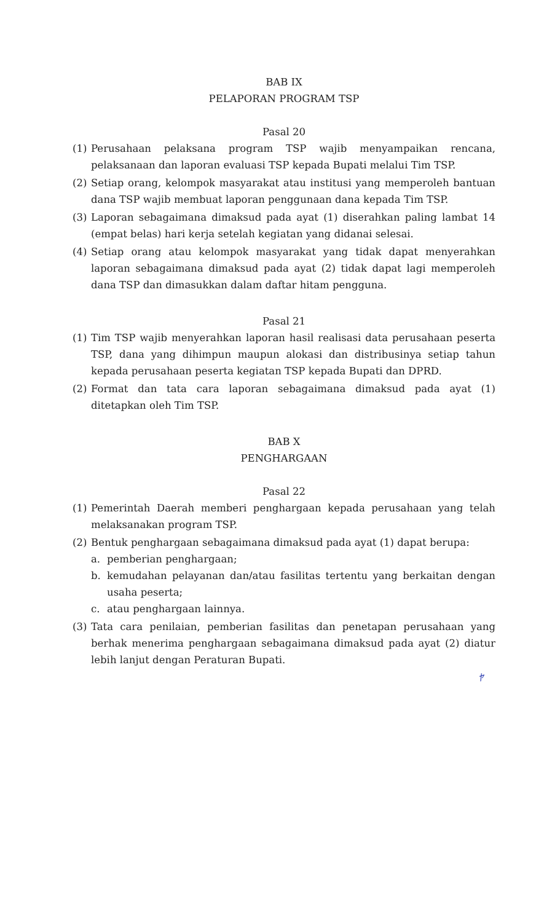BAB IX
PELAPORAN PROGRAM TSP
Pasal 20
(1) Perusahaan pelaksana program TSP wajib menyampaikan rencana, pelaksanaan dan laporan evaluasi TSP kepada Bupati melalui Tim TSP.
(2) Setiap orang, kelompok masyarakat atau institusi yang memperoleh bantuan dana TSP wajib membuat laporan penggunaan dana kepada Tim TSP.
(3) Laporan sebagaimana dimaksud pada ayat (1) diserahkan paling lambat 14 (empat belas) hari kerja setelah kegiatan yang didanai selesai.
(4) Setiap orang atau kelompok masyarakat yang tidak dapat menyerahkan laporan sebagaimana dimaksud pada ayat (2) tidak dapat lagi memperoleh dana TSP dan dimasukkan dalam daftar hitam pengguna.
Pasal 21
(1) Tim TSP wajib menyerahkan laporan hasil realisasi data perusahaan peserta TSP, dana yang dihimpun maupun alokasi dan distribusinya setiap tahun kepada perusahaan peserta kegiatan TSP kepada Bupati dan DPRD.
(2) Format dan tata cara laporan sebagaimana dimaksud pada ayat (1) ditetapkan oleh Tim TSP.
BAB X
PENGHARGAAN
Pasal 22
(1) Pemerintah Daerah memberi penghargaan kepada perusahaan yang telah melaksanakan program TSP.
(2) Bentuk penghargaan sebagaimana dimaksud pada ayat (1) dapat berupa:
a. pemberian penghargaan;
b. kemudahan pelayanan dan/atau fasilitas tertentu yang berkaitan dengan usaha peserta;
c. atau penghargaan lainnya.
(3) Tata cara penilaian, pemberian fasilitas dan penetapan perusahaan yang berhak menerima penghargaan sebagaimana dimaksud pada ayat (2) diatur lebih lanjut dengan Peraturan Bupati.
ﾔ